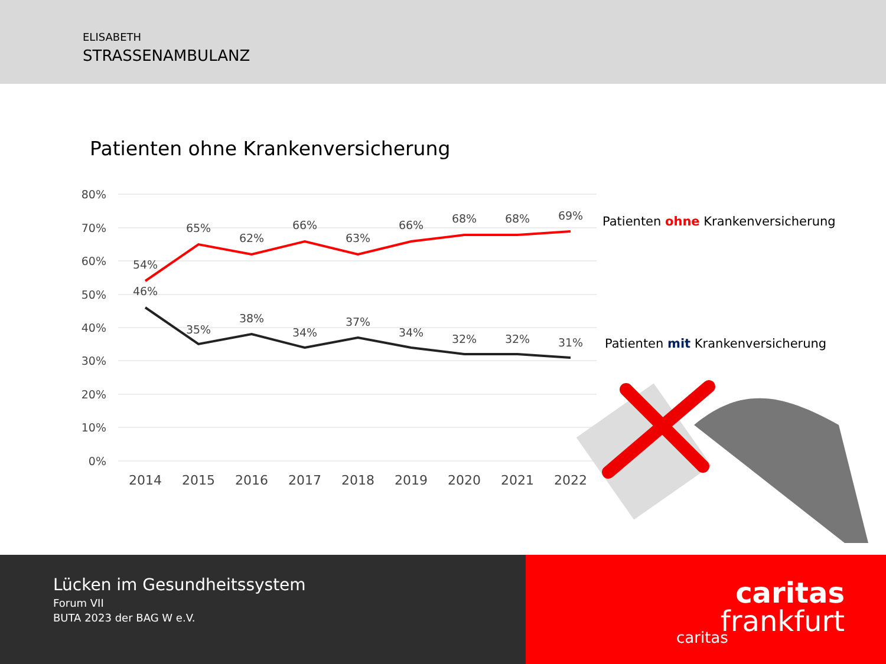ELISABETH
STRASSENAMBULANZ
Patienten ohne Krankenversicherung
80%
70%
60%
50%
40%
30%
20%
10%
0%
2014
2015
2016
2017
2018
2019
2020
2021
2022
54%
65%
62%
66%
63%
66%
68%
68%
69%
46%
35%
38%
34%
37%
34%
32%
32%
31%
Patienten ohne Krankenversicherung
Patienten mit Krankenversicherung
Lücken im Gesundheitssystem
Forum VII
BUTA 2023 der BAG W e.V.
caritas
caritas
frankfurt